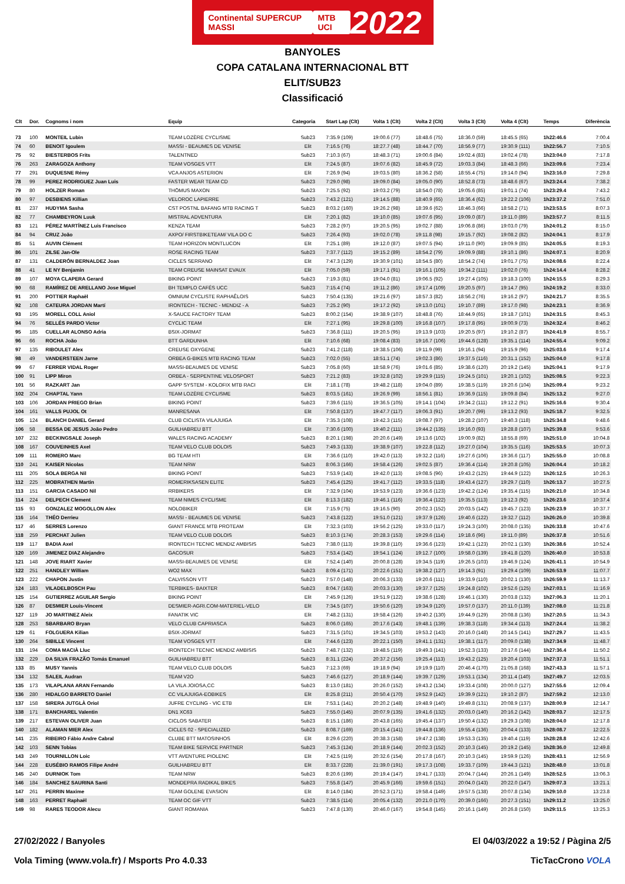Continental SUPERCUP MASSI MTB UCI 2022
BANYOLES
COPA CATALANA INTERNACIONAL BTT
ELIT/SUB23
Classificació
| Clt | Dor. | Cognoms i nom | Equip | Categoria | Start Lap (Clt) | Volta 1 (Clt) | Volta 2 (Clt) | Volta 3 (Clt) | Volta 4 (Clt) | Temps | Diferència |
| --- | --- | --- | --- | --- | --- | --- | --- | --- | --- | --- | --- |
| 73 | 100 | MONTEIL Lubin | TEAM LOZÈRE CYCLISME | Sub23 | 7:35.9 (109) | 19:00.6 (77) | 18:48.6 (75) | 18:36.0 (59) | 18:45.5 (65) | 1h22:46.6 | 7:00.4 |
| 74 | 60 | BENOIT Igoulem | MASSI - BEAUMES DE VENISE | Elit | 7:16.5 (76) | 18:27.7 (48) | 18:44.7 (70) | 18:56.9 (77) | 19:30.9 (111) | 1h22:56.7 | 7:10.5 |
| 75 | 92 | BIESTERBOS Frits | TALENTNED | Sub23 | 7:10.3 (67) | 18:48.3 (71) | 19:00.6 (84) | 19:02.4 (83) | 19:02.4 (78) | 1h23:04.0 | 7:17.8 |
| 76 | 263 | ZARAGOZA Anthony | TEAM VOSGES VTT | Elit | 7:24.5 (87) | 19:07.6 (82) | 18:45.9 (72) | 19:03.3 (84) | 18:48.3 (66) | 1h23:09.6 | 7:23.4 |
| 77 | 291 | DUQUESNE Rémy | VCA ANJOS ASTERION | Elit | 7:26.9 (94) | 19:03.5 (80) | 18:36.2 (58) | 18:55.4 (75) | 19:14.0 (94) | 1h23:16.0 | 7:29.8 |
| 78 | 99 | PEREZ RODRIGUEZ Juan Luis | FASTER WEAR TEAM CD | Sub23 | 7:29.0 (98) | 19:09.0 (84) | 19:05.0 (90) | 18:52.8 (73) | 18:48.6 (67) | 1h23:24.4 | 7:38.2 |
| 79 | 80 | HOLZER Roman | THÖMUS MAXON | Sub23 | 7:25.5 (92) | 19:03.2 (79) | 18:54.0 (78) | 19:05.6 (85) | 19:01.1 (74) | 1h23:29.4 | 7:43.2 |
| 80 | 97 | DESBIENS Killian | VELOROC LAPIERRE | Sub23 | 7:43.2 (121) | 19:14.5 (88) | 18:40.9 (65) | 18:36.4 (62) | 19:22.2 (106) | 1h23:37.2 | 7:51.0 |
| 81 | 237 | HUDYMA Sasha | CST POSTNL BAFANG MTB RACING T | Sub23 | 8:03.2 (160) | 19:26.2 (98) | 18:39.6 (62) | 18:46.3 (66) | 18:58.2 (71) | 1h23:53.5 | 8:07.3 |
| 82 | 77 | CHAMBEYRON Luuk | MISTRAL ADVENTURA | Elit | 7:20.1 (82) | 19:10.0 (85) | 19:07.6 (95) | 19:09.0 (87) | 19:11.0 (89) | 1h23:57.7 | 8:11.5 |
| 83 | 121 | PÉREZ MARTÍNEZ Luis Francisco | KENZA TEAM | Sub23 | 7:28.2 (97) | 19:20.5 (95) | 19:02.7 (88) | 19:06.8 (86) | 19:03.0 (79) | 1h24:01.2 | 8:15.0 |
| 84 | 94 | CRUZ João | AXPO/ FIRSTBIKETEAM/ VILA DO C | Sub23 | 7:26.4 (93) | 19:02.0 (78) | 19:11.8 (98) | 19:15.7 (92) | 19:08.2 (82) | 1h24:04.1 | 8:17.9 |
| 85 | 51 | AUVIN Clément | TEAM HORIZON MONTLUCON | Elit | 7:25.1 (89) | 19:12.0 (87) | 19:07.5 (94) | 19:11.0 (90) | 19:09.9 (85) | 1h24:05.5 | 8:19.3 |
| 86 | 101 | ZILSE Jan-Ole | ROSE RACING TEAM | Sub23 | 7:37.7 (112) | 19:15.2 (89) | 18:54.2 (79) | 19:09.9 (88) | 19:10.1 (86) | 1h24:07.1 | 8:20.9 |
| 87 | 131 | CALDERÓN BERNALDEZ Joan | CICLES SERRANO | Elit | 7:47.3 (129) | 19:30.9 (101) | 18:54.5 (80) | 18:54.2 (74) | 19:01.7 (75) | 1h24:08.6 | 8:22.4 |
| 88 | 41 | LE NY Benjamin | TEAM CREUSE MAINSAT EVAUX | Elit | 7:05.0 (59) | 19:17.1 (91) | 19:16.1 (105) | 19:34.2 (111) | 19:02.0 (76) | 1h24:14.4 | 8:28.2 |
| 89 | 107 | MOYA CLAPERA Gerard | BIKING POINT | Sub23 | 7:19.3 (81) | 19:04.0 (81) | 19:06.5 (92) | 19:27.4 (105) | 19:18.3 (100) | 1h24:15.5 | 8:29.3 |
| 90 | 68 | RAMÍREZ DE ARELLANO Jose Miguel | BH TEMPLO CAFÉS UCC | Sub23 | 7:15.4 (74) | 19:11.2 (86) | 19:17.4 (109) | 19:20.5 (97) | 19:14.7 (95) | 1h24:19.2 | 8:33.0 |
| 91 | 200 | POTTIER Raphaël | OMNIUM CYCLISTE RAPHAÊLOIS | Sub23 | 7:50.4 (135) | 19:21.6 (97) | 18:57.3 (82) | 18:56.2 (76) | 19:16.2 (97) | 1h24:21.7 | 8:35.5 |
| 92 | 108 | CATEURA JORDAN Martí | IRONTECH - TECNIC - MENDIZ - A | Sub23 | 7:25.2 (90) | 19:17.2 (92) | 19:13.0 (101) | 19:10.7 (89) | 19:17.0 (98) | 1h24:23.1 | 8:36.9 |
| 93 | 195 | MORELL COLL Aniol | X-SAUCE FACTORY TEAM | Sub23 | 8:00.2 (154) | 19:38.9 (107) | 18:48.8 (76) | 18:44.9 (65) | 19:18.7 (101) | 1h24:31.5 | 8:45.3 |
| 94 | 76 | SELLÉS PARDO Victor | CYCLIC TEAM | Elit | 7:27.1 (95) | 19:29.8 (100) | 19:16.8 (107) | 19:17.8 (95) | 19:00.9 (73) | 1h24:32.4 | 8:46.2 |
| 95 | 185 | CUELLAR ALONSO Adria | BSIX-JORMAT | Sub23 | 7:36.8 (111) | 19:20.5 (95) | 19:13.9 (103) | 19:20.5 (97) | 19:10.2 (87) | 1h24:41.9 | 8:55.7 |
| 96 | 66 | ROCHA João | BTT GARDUNHA | Elit | 7:10.6 (68) | 19:08.4 (83) | 19:16.7 (106) | 19:44.6 (128) | 19:35.1 (114) | 1h24:55.4 | 9:09.2 |
| 97 | 135 | RIBOULET Alex | CREUSE OXYGENE | Sub23 | 7:41.2 (118) | 19:38.5 (106) | 19:11.9 (99) | 19:16.1 (94) | 19:15.9 (96) | 1h25:03.6 | 9:17.4 |
| 98 | 49 | VANDERSTEEN Jarne | ORBEA G-BIKES MTB RACING TEAM | Sub23 | 7:02.0 (55) | 18:51.1 (74) | 19:02.3 (86) | 19:37.5 (116) | 20:31.1 (152) | 1h25:04.0 | 9:17.8 |
| 99 | 67 | FERRER VIDAL Roger | MASSI-BEAUMES DE VENISE | Sub23 | 7:05.8 (60) | 18:58.9 (76) | 19:01.6 (85) | 19:38.6 (120) | 20:19.2 (145) | 1h25:04.1 | 9:17.9 |
| 100 | 91 | LIPP Miron | ORBEA - SERPENTINE VELOSPORT | Sub23 | 7:21.2 (83) | 19:32.8 (102) | 19:29.9 (115) | 19:24.5 (101) | 19:20.1 (102) | 1h25:08.5 | 9:22.3 |
| 101 | 56 | RAZKART Jan | GAPP SYSTEM - KOLOFIX MTB RACI | Elit | 7:18.1 (78) | 19:48.2 (118) | 19:04.0 (89) | 19:38.5 (119) | 19:20.6 (104) | 1h25:09.4 | 9:23.2 |
| 102 | 204 | CHAPTAL Yann | TEAM LOZÈRE CYCLISME | Sub23 | 8:03.5 (161) | 19:26.9 (99) | 18:56.1 (81) | 19:36.9 (115) | 19:09.8 (84) | 1h25:13.2 | 9:27.0 |
| 103 | 106 | JORDAN PRIEGO Brian | BIKING POINT | Sub23 | 7:39.6 (115) | 19:36.5 (105) | 19:14.1 (104) | 19:34.2 (111) | 19:12.2 (91) | 1h25:16.6 | 9:30.4 |
| 104 | 161 | VALLS PUJOL Ot | MANRESANA | Elit | 7:50.8 (137) | 19:47.7 (117) | 19:06.3 (91) | 19:20.7 (99) | 19:13.2 (93) | 1h25:18.7 | 9:32.5 |
| 105 | 124 | BLANCH DANIEL Gerard | CLUB CICLISTA VILAJUIGA | Elit | 7:35.3 (108) | 19:42.3 (115) | 19:08.7 (97) | 19:28.2 (107) | 19:40.3 (118) | 1h25:34.8 | 9:48.6 |
| 106 | 58 | BESSA DE JESUS João Pedro | GUILHABREU BTT | Elit | 7:30.6 (100) | 19:40.2 (111) | 19:44.2 (135) | 19:16.0 (93) | 19:28.8 (107) | 1h25:39.8 | 9:53.6 |
| 107 | 232 | BECKINGSALE Joseph | WALES RACING ACADEMY | Sub23 | 8:20.1 (198) | 20:20.6 (149) | 19:13.6 (102) | 19:00.9 (82) | 18:55.8 (69) | 1h25:51.0 | 10:04.8 |
| 108 | 167 | COUVEINHES Axel | TEAM VELO CLUB DOLOIS | Sub23 | 7:49.3 (133) | 19:38.9 (107) | 19:22.8 (112) | 19:27.0 (104) | 19:35.5 (116) | 1h25:53.5 | 10:07.3 |
| 109 | 111 | ROMERO Marc | BG TEAM HTI | Elit | 7:36.6 (110) | 19:42.0 (113) | 19:32.2 (116) | 19:27.6 (106) | 19:36.6 (117) | 1h25:55.0 | 10:08.8 |
| 110 | 241 | KAISER Nicolas | TEAM NRW | Sub23 | 8:06.3 (166) | 19:58.4 (126) | 19:02.5 (87) | 19:36.4 (114) | 19:20.8 (105) | 1h26:04.4 | 10:18.2 |
| 111 | 205 | SOLA BERGA Nil | BIKING POINT | Sub23 | 7:53.9 (143) | 19:42.0 (113) | 19:08.5 (96) | 19:43.2 (125) | 19:44.9 (122) | 1h26:12.5 | 10:26.3 |
| 112 | 225 | MOBRATHEN Martin | ROMERIKSASEN ELITE | Sub23 | 7:45.4 (125) | 19:41.7 (112) | 19:33.5 (118) | 19:43.4 (127) | 19:29.7 (110) | 1h26:13.7 | 10:27.5 |
| 113 | 151 | GARCIA CASADO Nil | RRBIKERS | Elit | 7:32.9 (104) | 19:53.9 (123) | 19:36.6 (123) | 19:42.2 (124) | 19:35.4 (115) | 1h26:21.0 | 10:34.8 |
| 114 | 224 | DELPECH Clement | TEAM NIMES CYCLISME | Elit | 8:13.3 (182) | 19:46.1 (116) | 19:36.4 (122) | 19:35.5 (113) | 19:12.3 (92) | 1h26:23.6 | 10:37.4 |
| 115 | 93 | GONZALEZ MOGOLLON Alex | NOLOBIKER | Elit | 7:15.9 (75) | 19:16.5 (90) | 20:02.3 (152) | 20:03.5 (142) | 19:45.7 (123) | 1h26:23.9 | 10:37.7 |
| 116 | 164 | THÉO Derrieu | MASSI - BEAUMES DE VENISE | Sub23 | 7:43.8 (122) | 19:51.0 (121) | 19:37.9 (126) | 19:40.6 (122) | 19:32.7 (112) | 1h26:26.0 | 10:39.8 |
| 117 | 46 | SERRES Lorenzo | GIANT FRANCE MTB PROTEAM | Elit | 7:32.3 (103) | 19:56.2 (125) | 19:33.0 (117) | 19:24.3 (100) | 20:08.0 (135) | 1h26:33.8 | 10:47.6 |
| 118 | 259 | PERCHAT Julien | TEAM VELO CLUB DOLOIS | Sub23 | 8:10.3 (174) | 20:28.3 (153) | 19:29.6 (114) | 19:18.6 (96) | 19:11.0 (89) | 1h26:37.8 | 10:51.6 |
| 119 | 117 | BADIA Axel | IRONTECH TECNIC MENDIZ AMBISIS | Sub23 | 7:38.0 (113) | 19:39.8 (110) | 19:36.6 (123) | 19:42.1 (123) | 20:02.1 (130) | 1h26:38.6 | 10:52.4 |
| 120 | 169 | JIMENEZ DIAZ Alejandro | GACOSUR | Sub23 | 7:53.4 (142) | 19:54.1 (124) | 19:12.7 (100) | 19:58.0 (139) | 19:41.8 (120) | 1h26:40.0 | 10:53.8 |
| 121 | 148 | JOVE RIART Xavier | MASSI-BEAUMES DE VENISE | Elit | 7:52.4 (140) | 20:00.8 (128) | 19:34.5 (119) | 19:26.5 (103) | 19:46.9 (124) | 1h26:41.1 | 10:54.9 |
| 122 | 251 | HANDLEY William | WO2 MAX | Sub23 | 8:09.4 (171) | 20:22.6 (151) | 19:38.2 (127) | 19:14.3 (91) | 19:29.4 (109) | 1h26:53.9 | 11:07.7 |
| 123 | 222 | CHAPON Justin | CALVISSON VTT | Sub23 | 7:57.0 (148) | 20:06.3 (133) | 19:20.6 (111) | 19:33.9 (110) | 20:02.1 (130) | 1h26:59.9 | 11:13.7 |
| 124 | 183 | VILADELBOSCH Pau | TERBIKES- BAIXTER | Sub23 | 8:04.7 (163) | 20:03.3 (130) | 19:37.7 (125) | 19:24.8 (102) | 19:52.6 (125) | 1h27:03.1 | 11:16.9 |
| 125 | 154 | GUTIERREZ AGUILAR Sergio | BIKING POINT | Elit | 7:45.9 (126) | 19:51.9 (122) | 19:38.6 (128) | 19:46.1 (130) | 20:03.8 (132) | 1h27:06.3 | 11:20.1 |
| 126 | 87 | DESMIER Louis-Vincent | DESMIER-AGRI.COM-MATERIEL-VELO | Elit | 7:34.5 (107) | 19:50.6 (120) | 19:34.9 (120) | 19:57.0 (137) | 20:11.0 (139) | 1h27:08.0 | 11:21.8 |
| 127 | 119 | JO MARTINEZ Aleix | FANATIK VIC | Elit | 7:48.2 (131) | 19:58.4 (126) | 19:40.2 (130) | 19:44.9 (129) | 20:08.8 (136) | 1h27:20.5 | 11:34.3 |
| 128 | 253 | SBARBARO Bryan | VELO CLUB CAPRIASCA | Sub23 | 8:06.0 (165) | 20:17.6 (143) | 19:48.1 (139) | 19:38.3 (118) | 19:34.4 (113) | 1h27:24.4 | 11:38.2 |
| 129 | 61 | FOLGUERA Kilian | BSIX-JORMAT | Sub23 | 7:31.5 (101) | 19:34.5 (103) | 19:53.2 (143) | 20:16.0 (148) | 20:14.5 (141) | 1h27:29.7 | 11:43.5 |
| 130 | 264 | SIBILLE Vincent | TEAM VOSGES VTT | Elit | 7:44.6 (123) | 20:22.1 (150) | 19:41.1 (131) | 19:38.1 (117) | 20:09.0 (138) | 1h27:34.9 | 11:48.7 |
| 131 | 194 | COMA MACIÀ Lluc | IRONTECH TECNIC MENDIZ AMBISIS | Sub23 | 7:48.7 (132) | 19:48.5 (119) | 19:49.3 (141) | 19:52.3 (133) | 20:17.6 (144) | 1h27:36.4 | 11:50.2 |
| 132 | 229 | DA SILVA FRAZÃO Tomás Emanuel | GUILHABREU BTT | Sub23 | 8:31.1 (224) | 20:37.2 (156) | 19:25.4 (113) | 19:43.2 (125) | 19:20.4 (103) | 1h27:37.3 | 11:51.1 |
| 133 | 85 | MUSY Yannis | TEAM VELO CLUB DOLOIS | Sub23 | 7:12.3 (69) | 19:18.9 (94) | 19:19.9 (110) | 20:46.4 (170) | 21:05.8 (168) | 1h27:43.3 | 11:57.1 |
| 134 | 132 | SALEIL Audran | TEAM V2O | Sub23 | 7:46.6 (127) | 20:18.9 (144) | 19:39.7 (129) | 19:53.1 (134) | 20:11.4 (140) | 1h27:49.7 | 12:03.5 |
| 135 | 173 | VILAPLANA ARAN Fernando | LA VILA JOIOSA,CC | Sub23 | 8:13.0 (181) | 20:26.0 (152) | 19:43.2 (134) | 19:33.4 (108) | 20:00.0 (127) | 1h27:55.6 | 12:09.4 |
| 136 | 280 | HIDALGO BARRETO Daniel | CC VILAJUIGA-EOBIKES | Elit | 8:25.8 (211) | 20:50.4 (170) | 19:52.9 (142) | 19:39.9 (121) | 19:10.2 (87) | 1h27:59.2 | 12:13.0 |
| 137 | 158 | SIRERA JUTGLÀ Oriol | JUFRE CYCLING - VIC ETB | Elit | 7:53.1 (141) | 20:20.2 (148) | 19:48.9 (140) | 19:49.8 (131) | 20:08.9 (137) | 1h28:00.9 | 12:14.7 |
| 138 | 171 | BANCHAREL Valentin | DN1 XC63 | Sub23 | 7:55.0 (145) | 20:07.9 (135) | 19:41.6 (132) | 20:03.0 (140) | 20:16.2 (142) | 1h28:03.7 | 12:17.5 |
| 139 | 217 | ESTEVAN OLIVER Juan | CICLOS SABATER | Sub23 | 8:15.1 (186) | 20:43.8 (165) | 19:45.4 (137) | 19:50.4 (132) | 19:29.3 (108) | 1h28:04.0 | 12:17.8 |
| 140 | 182 | ALAMAN MIER Alex | CICLES 02 - SPECIALIZED | Sub23 | 8:08.7 (169) | 20:15.4 (141) | 19:44.8 (136) | 19:55.4 (136) | 20:04.4 (133) | 1h28:08.7 | 12:22.5 |
| 141 | 235 | RIBEIRO Fábio Andre Cabral | CLUBE BTT MATOSINHOS | Elit | 8:29.6 (220) | 20:38.3 (158) | 19:47.2 (138) | 19:53.3 (135) | 19:40.4 (119) | 1h28:28.8 | 12:42.6 |
| 142 | 103 | SENN Tobias | TEAM BIKE SERVICE PARTNER | Sub23 | 7:45.3 (124) | 20:18.9 (144) | 20:02.3 (152) | 20:10.3 (145) | 20:19.2 (145) | 1h28:36.0 | 12:49.8 |
| 143 | 249 | TOURNILLON Loic | VTT AVENTURE PIOLENC | Elit | 7:42.5 (119) | 20:32.6 (154) | 20:17.8 (167) | 20:10.3 (145) | 19:59.9 (126) | 1h28:43.1 | 12:56.9 |
| 144 | 228 | EUSÉBIO RAMOS Filipe André | GUILHABREU BTT | Elit | 8:33.7 (228) | 21:39.0 (191) | 19:17.3 (108) | 19:33.7 (109) | 19:44.3 (121) | 1h28:48.0 | 13:01.8 |
| 145 | 240 | DURNIOK Tom | TEAM NRW | Sub23 | 8:20.6 (199) | 20:19.4 (147) | 19:41.7 (133) | 20:04.7 (144) | 20:26.1 (149) | 1h28:52.5 | 13:06.3 |
| 146 | 184 | SANCHEZ SAURINA Santi | MONDEPRA RADIKAL BIKES | Sub23 | 7:55.8 (147) | 20:45.9 (166) | 19:59.6 (151) | 20:04.0 (143) | 20:22.0 (147) | 1h29:07.3 | 13:21.1 |
| 147 | 261 | PERRIN Maxime | TEAM GOLENE EVASION | Elit | 8:14.0 (184) | 20:52.3 (171) | 19:58.4 (149) | 19:57.5 (138) | 20:07.8 (134) | 1h29:10.0 | 13:23.8 |
| 148 | 163 | PERRET Raphaël | TEAM OC GIF VTT | Sub23 | 7:38.5 (114) | 20:05.4 (132) | 20:21.0 (170) | 20:39.0 (166) | 20:27.3 (151) | 1h29:11.2 | 13:25.0 |
| 149 | 98 | RARES TEODOR Alecu | GIANT ROMANIA | Sub23 | 7:47.8 (130) | 20:46.0 (167) | 19:54.8 (145) | 20:16.1 (149) | 20:26.8 (150) | 1h29:11.5 | 13:25.3 |
27/02/2022 / Banyoles El 04/03/2022 a 19:52 / Pàgina 2/5
Vola Timing (www.vola.fr) / Msports Pro 4.0.33 TicTacCrono VOLA